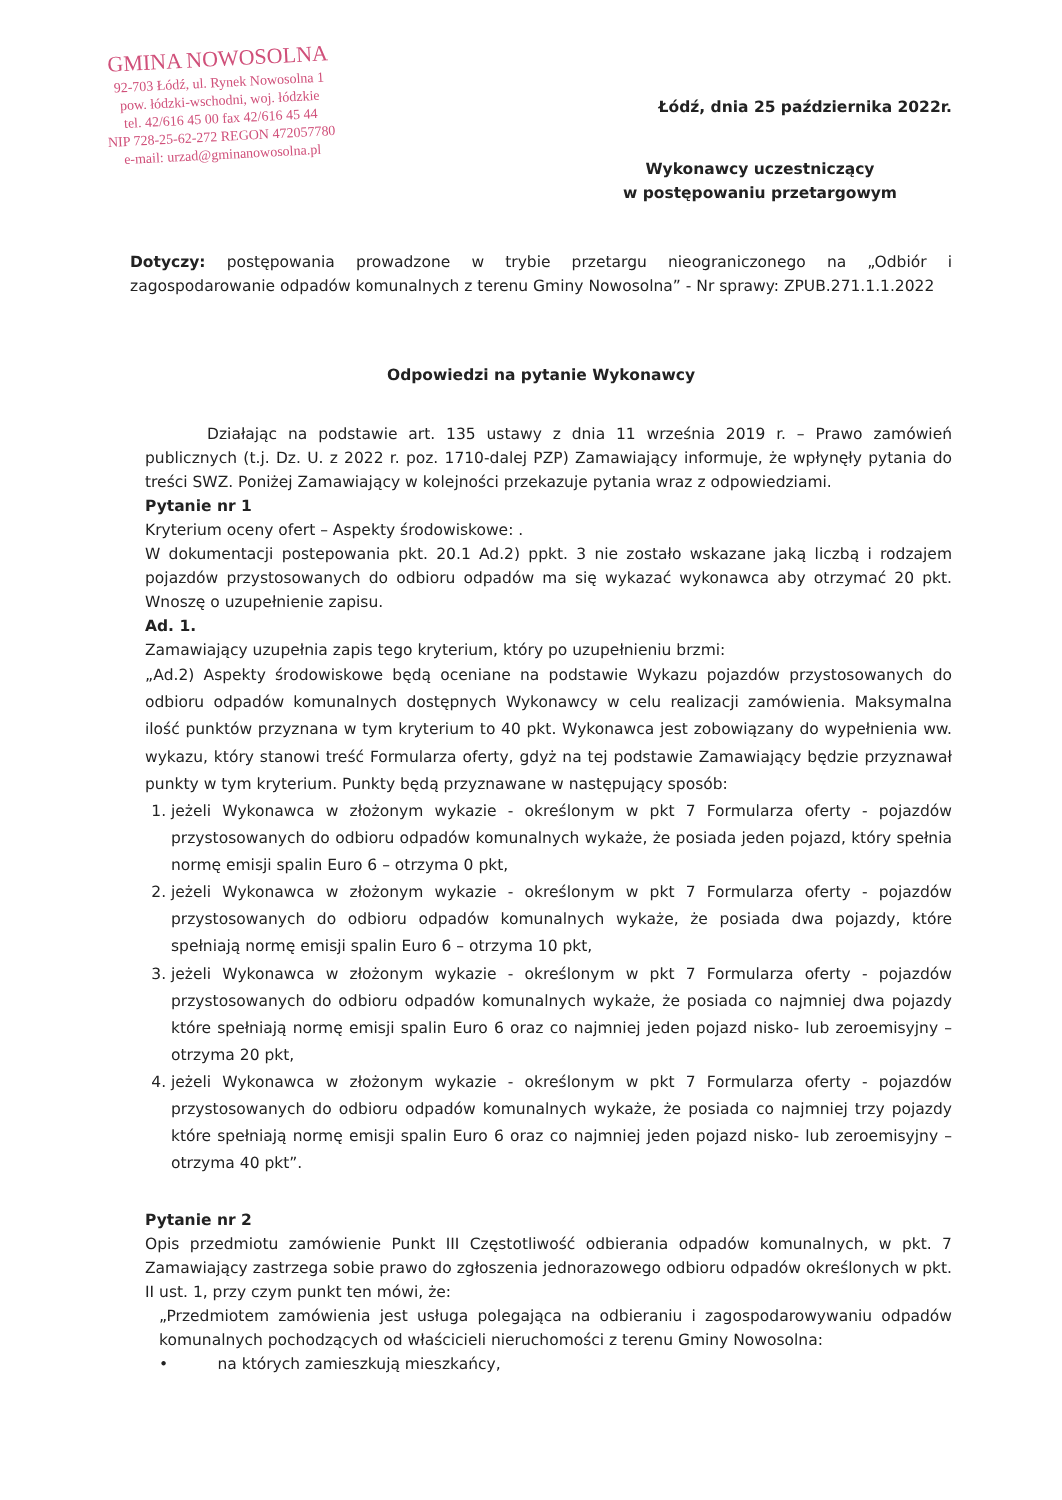GMINA NOWOSOLNA
92-703 Łódź, ul. Rynek Nowosolna 1
pow. łódzki-wschodni, woj. łódzkie
tel. 42/616 45 00 fax 42/616 45 44
NIP 728-25-62-272 REGON 472057780
e-mail: urzad@gminanowosolna.pl
Łódź, dnia 25 października 2022r.
Wykonawcy uczestniczący
w postępowaniu przetargowym
Dotyczy: postępowania prowadzone w trybie przetargu nieograniczonego na „Odbiór i zagospodarowanie odpadów komunalnych z terenu Gminy Nowosolna” - Nr sprawy: ZPUB.271.1.1.2022
Odpowiedzi na pytanie Wykonawcy
Działając na podstawie art. 135 ustawy z dnia 11 września 2019 r. – Prawo zamówień publicznych (t.j. Dz. U. z 2022 r. poz. 1710-dalej PZP) Zamawiający informuje, że wpłynęły pytania do treści SWZ. Poniżej Zamawiający w kolejności przekazuje pytania wraz z odpowiedziami.
Pytanie nr 1
Kryterium oceny ofert – Aspekty środowiskowe: .
W dokumentacji postepowania pkt. 20.1 Ad.2) ppkt. 3 nie zostało wskazane jaką liczbą i rodzajem pojazdów przystosowanych do odbioru odpadów ma się wykazać wykonawca aby otrzymać 20 pkt. Wnoszę o uzupełnienie zapisu.
Ad. 1.
Zamawiający uzupełnia zapis tego kryterium, który po uzupełnieniu brzmi:
„Ad.2) Aspekty środowiskowe będą oceniane na podstawie Wykazu pojazdów przystosowanych do odbioru odpadów komunalnych dostępnych Wykonawcy w celu realizacji zamówienia. Maksymalna ilość punktów przyznana w tym kryterium to 40 pkt. Wykonawca jest zobowiązany do wypełnienia ww. wykazu, który stanowi treść Formularza oferty, gdyż na tej podstawie Zamawiający będzie przyznawał punkty w tym kryterium. Punkty będą przyznawane w następujący sposób:
1. jeżeli Wykonawca w złożonym wykazie - określonym w pkt 7 Formularza oferty - pojazdów przystosowanych do odbioru odpadów komunalnych wykaże, że posiada jeden pojazd, który spełnia normę emisji spalin Euro 6 – otrzyma 0 pkt,
2. jeżeli Wykonawca w złożonym wykazie - określonym w pkt 7 Formularza oferty - pojazdów przystosowanych do odbioru odpadów komunalnych wykaże, że posiada dwa pojazdy, które spełniają normę emisji spalin Euro 6 – otrzyma 10 pkt,
3. jeżeli Wykonawca w złożonym wykazie - określonym w pkt 7 Formularza oferty - pojazdów przystosowanych do odbioru odpadów komunalnych wykaże, że posiada co najmniej dwa pojazdy które spełniają normę emisji spalin Euro 6 oraz co najmniej jeden pojazd nisko- lub zeroemisyjny – otrzyma 20 pkt,
4. jeżeli Wykonawca w złożonym wykazie - określonym w pkt 7 Formularza oferty - pojazdów przystosowanych do odbioru odpadów komunalnych wykaże, że posiada co najmniej trzy pojazdy które spełniają normę emisji spalin Euro 6 oraz co najmniej jeden pojazd nisko- lub zeroemisyjny – otrzyma 40 pkt”.
Pytanie nr 2
Opis przedmiotu zamówienie Punkt III Częstotliwość odbierania odpadów komunalnych, w pkt. 7 Zamawiający zastrzega sobie prawo do zgłoszenia jednorazowego odbioru odpadów określonych w pkt. II ust. 1, przy czym punkt ten mówi, że:
„Przedmiotem zamówienia jest usługa polegająca na odbieraniu i zagospodarowywaniu odpadów komunalnych pochodzących od właścicieli nieruchomości z terenu Gminy Nowosolna:
• na których zamieszkują mieszkańcy,